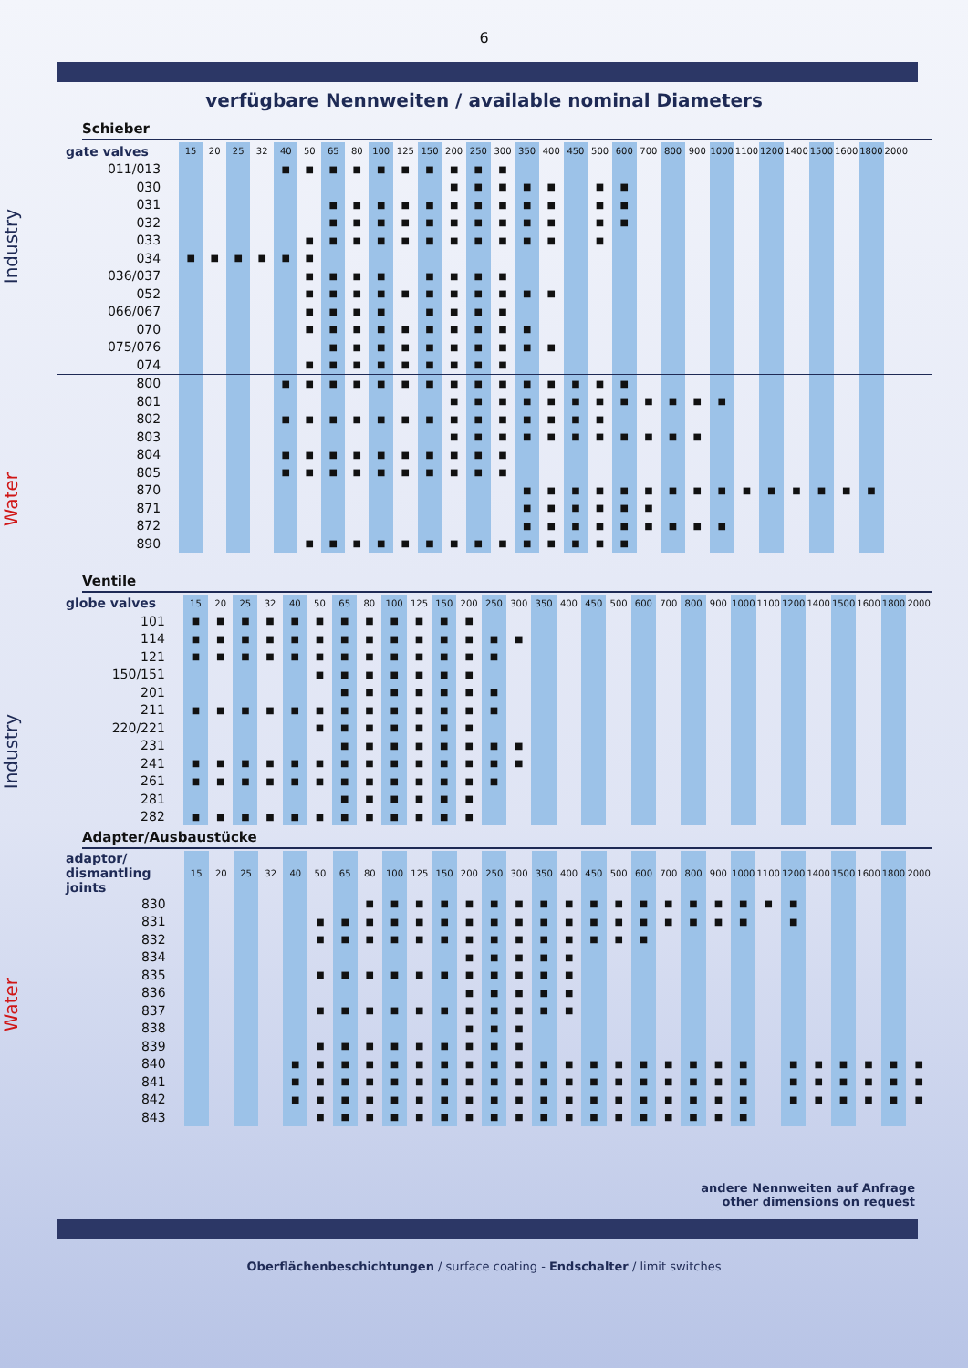6
verfügbare Nennweiten / available nominal Diameters
Industry
Water
Industry
Water
Schieber
| gate valves | 15 | 20 | 25 | 32 | 40 | 50 | 65 | 80 | 100 | 125 | 150 | 200 | 250 | 300 | 350 | 400 | 450 | 500 | 600 | 700 | 800 | 900 | 1000 | 1100 | 1200 | 1400 | 1500 | 1600 | 1800 | 2000 | |
| --- | --- | --- | --- | --- | --- | --- | --- | --- | --- | --- | --- | --- | --- | --- | --- | --- | --- | --- | --- | --- | --- | --- | --- | --- | --- | --- | --- | --- | --- | --- | --- |
| 011/013 | | | | | ■ | ■ | ■ | ■ | ■ | ■ | ■ | ■ | ■ | ■ | | | | | | | | | | | | | | | | | |
| 030 | | | | | | | | | | | | ■ | ■ | ■ | ■ | ■ | | ■ | ■ | | | | | | | | | | | | |
| 031 | | | | | | | ■ | ■ | ■ | ■ | ■ | ■ | ■ | ■ | ■ | ■ | | ■ | ■ | | | | | | | | | | | | |
| 032 | | | | | | | ■ | ■ | ■ | ■ | ■ | ■ | ■ | ■ | ■ | ■ | | ■ | ■ | | | | | | | | | | | | |
| 033 | | | | | | ■ | ■ | ■ | ■ | ■ | ■ | ■ | ■ | ■ | ■ | ■ | | ■ | | | | | | | | | | | | | |
| 034 | ■ | ■ | ■ | ■ | ■ | ■ | | | | | | | | | | | | | | | | | | | | | | | | | |
| 036/037 | | | | | | ■ | ■ | ■ | ■ | | ■ | ■ | ■ | ■ | | | | | | | | | | | | | | | | | |
| 052 | | | | | | ■ | ■ | ■ | ■ | ■ | ■ | ■ | ■ | ■ | ■ | ■ | | | | | | | | | | | | | | | |
| 066/067 | | | | | | ■ | ■ | ■ | ■ | | ■ | ■ | ■ | ■ | | | | | | | | | | | | | | | | | |
| 070 | | | | | | ■ | ■ | ■ | ■ | ■ | ■ | ■ | ■ | ■ | ■ | | | | | | | | | | | | | | | | |
| 075/076 | | | | | | | ■ | ■ | ■ | ■ | ■ | ■ | ■ | ■ | ■ | ■ | | | | | | | | | | | | | | | |
| 074 | | | | | | ■ | ■ | ■ | ■ | ■ | ■ | ■ | ■ | ■ | | | | | | | | | | | | | | | | | |
| 800 | | | | | ■ | ■ | ■ | ■ | ■ | ■ | ■ | ■ | ■ | ■ | ■ | ■ | ■ | ■ | ■ | | | | | | | | | | | | |
| 801 | | | | | | | | | | | | ■ | ■ | ■ | ■ | ■ | ■ | ■ | ■ | ■ | ■ | ■ | ■ | | | | | | | | |
| 802 | | | | | ■ | ■ | ■ | ■ | ■ | ■ | ■ | ■ | ■ | ■ | ■ | ■ | ■ | ■ | | | | | | | | | | | | | |
| 803 | | | | | | | | | | | | ■ | ■ | ■ | ■ | ■ | ■ | ■ | ■ | ■ | ■ | ■ | | | | | | | | | |
| 804 | | | | | ■ | ■ | ■ | ■ | ■ | ■ | ■ | ■ | ■ | ■ | | | | | | | | | | | | | | | | | |
| 805 | | | | | ■ | ■ | ■ | ■ | ■ | ■ | ■ | ■ | ■ | ■ | | | | | | | | | | | | | | | | | |
| 870 | | | | | | | | | | | | | | | ■ | ■ | ■ | ■ | ■ | ■ | ■ | ■ | ■ | ■ | ■ | ■ | ■ | ■ | ■ | | |
| 871 | | | | | | | | | | | | | | | ■ | ■ | ■ | ■ | ■ | ■ | | | | | | | | | | | |
| 872 | | | | | | | | | | | | | | | ■ | ■ | ■ | ■ | ■ | ■ | ■ | ■ | ■ | | | | | | | | |
| 890 | | | | | | ■ | ■ | ■ | ■ | ■ | ■ | ■ | ■ | ■ | ■ | ■ | ■ | ■ | ■ | | | | | | | | | | | | |
Ventile
| globe valves | 15 | 20 | 25 | 32 | 40 | 50 | 65 | 80 | 100 | 125 | 150 | 200 | 250 | 300 | 350 | 400 | 450 | 500 | 600 | 700 | 800 | 900 | 1000 | 1100 | 1200 | 1400 | 1500 | 1600 | 1800 | 2000 |
| --- | --- | --- | --- | --- | --- | --- | --- | --- | --- | --- | --- | --- | --- | --- | --- | --- | --- | --- | --- | --- | --- | --- | --- | --- | --- | --- | --- | --- | --- | --- |
| 101 | ■ | ■ | ■ | ■ | ■ | ■ | ■ | ■ | ■ | ■ | ■ | ■ | | | | | | | | | | | | | | | | | | |
| 114 | ■ | ■ | ■ | ■ | ■ | ■ | ■ | ■ | ■ | ■ | ■ | ■ | ■ | ■ | | | | | | | | | | | | | | | | |
| 121 | ■ | ■ | ■ | ■ | ■ | ■ | ■ | ■ | ■ | ■ | ■ | ■ | ■ | | | | | | | | | | | | | | | | | |
| 150/151 | | | | | | ■ | ■ | ■ | ■ | ■ | ■ | ■ | | | | | | | | | | | | | | | | | | |
| 201 | | | | | | | ■ | ■ | ■ | ■ | ■ | ■ | ■ | | | | | | | | | | | | | | | | | |
| 211 | ■ | ■ | ■ | ■ | ■ | ■ | ■ | ■ | ■ | ■ | ■ | ■ | ■ | | | | | | | | | | | | | | | | | |
| 220/221 | | | | | | ■ | ■ | ■ | ■ | ■ | ■ | ■ | | | | | | | | | | | | | | | | | | |
| 231 | | | | | | | ■ | ■ | ■ | ■ | ■ | ■ | ■ | ■ | | | | | | | | | | | | | | | | |
| 241 | ■ | ■ | ■ | ■ | ■ | ■ | ■ | ■ | ■ | ■ | ■ | ■ | ■ | ■ | | | | | | | | | | | | | | | | |
| 261 | ■ | ■ | ■ | ■ | ■ | ■ | ■ | ■ | ■ | ■ | ■ | ■ | ■ | | | | | | | | | | | | | | | | | |
| 281 | | | | | | | ■ | ■ | ■ | ■ | ■ | ■ | | | | | | | | | | | | | | | | | | |
| 282 | ■ | ■ | ■ | ■ | ■ | ■ | ■ | ■ | ■ | ■ | ■ | ■ | | | | | | | | | | | | | | | | | | |
Adapter/Ausbaustücke
| adaptor/ dismantling joints | 15 | 20 | 25 | 32 | 40 | 50 | 65 | 80 | 100 | 125 | 150 | 200 | 250 | 300 | 350 | 400 | 450 | 500 | 600 | 700 | 800 | 900 | 1000 | 1100 | 1200 | 1400 | 1500 | 1600 | 1800 | 2000 |
| --- | --- | --- | --- | --- | --- | --- | --- | --- | --- | --- | --- | --- | --- | --- | --- | --- | --- | --- | --- | --- | --- | --- | --- | --- | --- | --- | --- | --- | --- | --- |
| 830 | | | | | | | | ■ | ■ | ■ | ■ | ■ | ■ | ■ | ■ | ■ | ■ | ■ | ■ | ■ | ■ | ■ | ■ | ■ | ■ | | | | | |
| 831 | | | | | | ■ | ■ | ■ | ■ | ■ | ■ | ■ | ■ | ■ | ■ | ■ | ■ | ■ | ■ | ■ | ■ | ■ | ■ | | ■ | | | | | |
| 832 | | | | | | ■ | ■ | ■ | ■ | ■ | ■ | ■ | ■ | ■ | ■ | ■ | ■ | ■ | ■ | | | | | | | | | | | |
| 834 | | | | | | | | | | | | ■ | ■ | ■ | ■ | ■ | | | | | | | | | | | | | | |
| 835 | | | | | | ■ | ■ | ■ | ■ | ■ | ■ | ■ | ■ | ■ | ■ | ■ | | | | | | | | | | | | | | |
| 836 | | | | | | | | | | | | ■ | ■ | ■ | ■ | ■ | | | | | | | | | | | | | | |
| 837 | | | | | | ■ | ■ | ■ | ■ | ■ | ■ | ■ | ■ | ■ | ■ | ■ | | | | | | | | | | | | | | |
| 838 | | | | | | | | | | | | ■ | ■ | ■ | | | | | | | | | | | | | | | | |
| 839 | | | | | | ■ | ■ | ■ | ■ | ■ | ■ | ■ | ■ | ■ | | | | | | | | | | | | | | | | |
| 840 | | | | | ■ | ■ | ■ | ■ | ■ | ■ | ■ | ■ | ■ | ■ | ■ | ■ | ■ | ■ | ■ | ■ | ■ | ■ | ■ | | ■ | ■ | ■ | ■ | ■ | ■ |
| 841 | | | | | ■ | ■ | ■ | ■ | ■ | ■ | ■ | ■ | ■ | ■ | ■ | ■ | ■ | ■ | ■ | ■ | ■ | ■ | ■ | | ■ | ■ | ■ | ■ | ■ | ■ |
| 842 | | | | | ■ | ■ | ■ | ■ | ■ | ■ | ■ | ■ | ■ | ■ | ■ | ■ | ■ | ■ | ■ | ■ | ■ | ■ | ■ | | ■ | ■ | ■ | ■ | ■ | ■ |
| 843 | | | | | | ■ | ■ | ■ | ■ | ■ | ■ | ■ | ■ | ■ | ■ | ■ | ■ | ■ | ■ | ■ | ■ | ■ | ■ | | | | | | | |
andere Nennweiten auf Anfrage
other dimensions on request
Oberflächenbeschichtungen / surface coating - Endschalter / limit switches